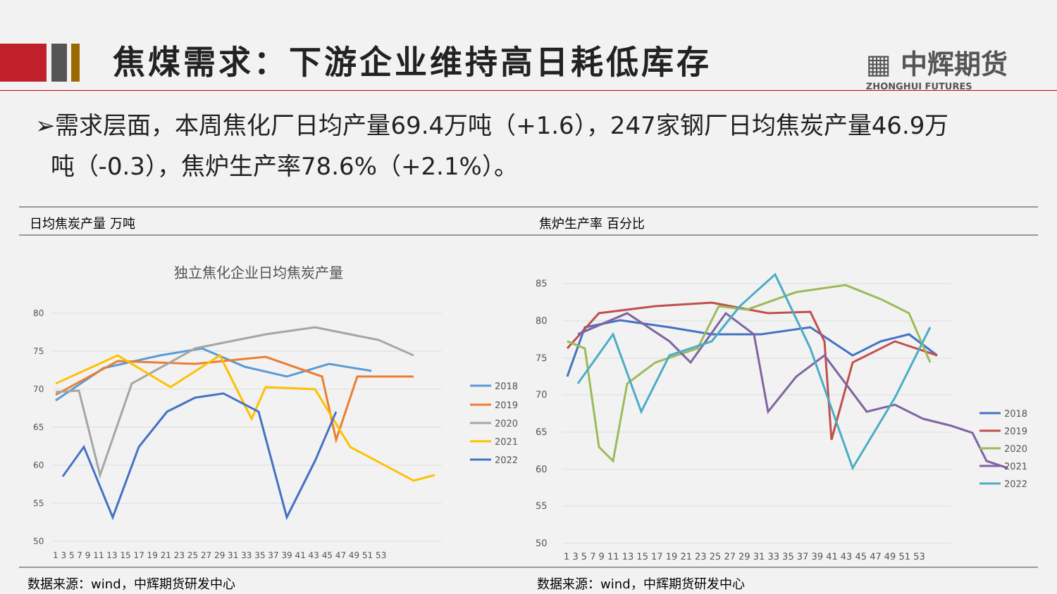焦煤需求：下游企业维持高日耗低库存
▦ 中辉期货
ZHONGHUI FUTURES
➢需求层面，本周焦化厂日均产量69.4万吨（+1.6），247家钢厂日均焦炭产量46.9万
吨（-0.3），焦炉生产率78.6%（+2.1%）。
日均焦炭产量 万吨
独立焦化企业日均焦炭产量
80
75
70
65
60
55
50
1 3 5 7 9 11 13 15 17 19 21 23 25 27 29 31 33 35 37 39 41 43 45 47 49 51 53
2018
2019
2020
2021
2022
焦炉生产率 百分比
85
80
75
70
65
60
55
50
1 3 5 7 9 11 13 15 17 19 21 23 25 27 29 31 33 35 37 39 41 43 45 47 49 51 53
2018
2019
2020
2021
2022
数据来源：wind，中辉期货研发中心 数据来源：wind，中辉期货研发中心